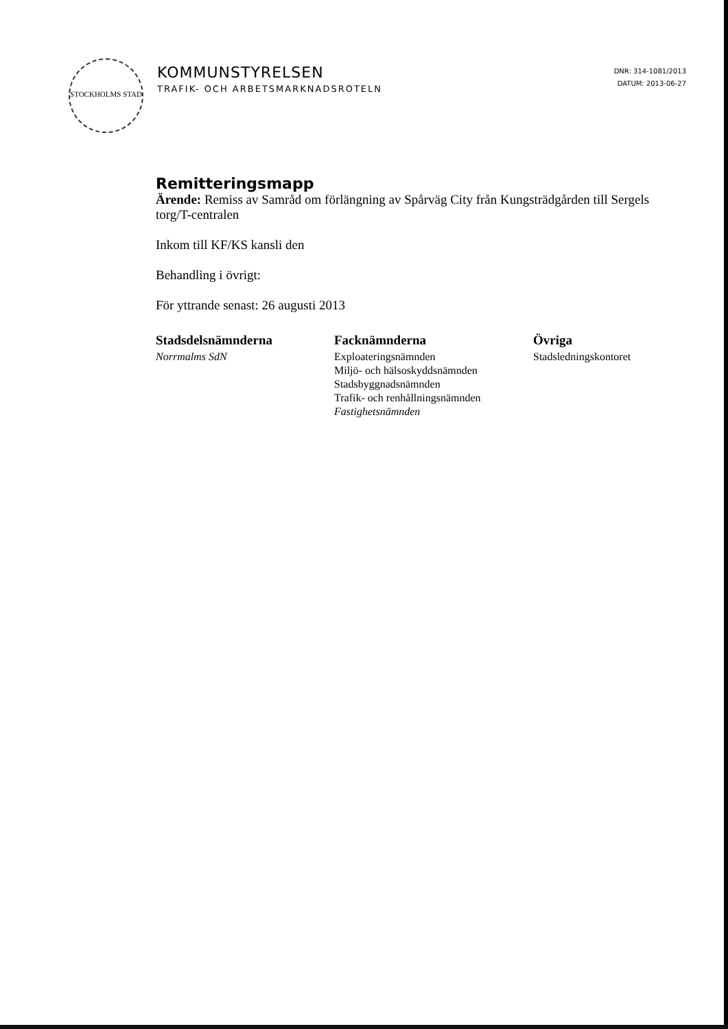STOCKHOLMS STAD
KOMMUNSTYRELSEN
TRAFIK- OCH ARBETSMARKNADSROTELN
DNR: 314-1081/2013
DATUM: 2013-06-27
Remitteringsmapp
Ärende: Remiss av Samråd om förlängning av Spårväg City från Kungsträdgården till Sergels torg/T-centralen
Inkom till KF/KS kansli den
Behandling i övrigt:
För yttrande senast: 26 augusti 2013
Stadsdelsnämnderna
Norrmalms SdN
Facknämnderna
Exploateringsnämnden
Miljö- och hälsoskyddsnämnden
Stadsbyggnadsnämnden
Trafik- och renhållningsnämnden
Fastighetsnämnden
Övriga
Stadsledningskontoret